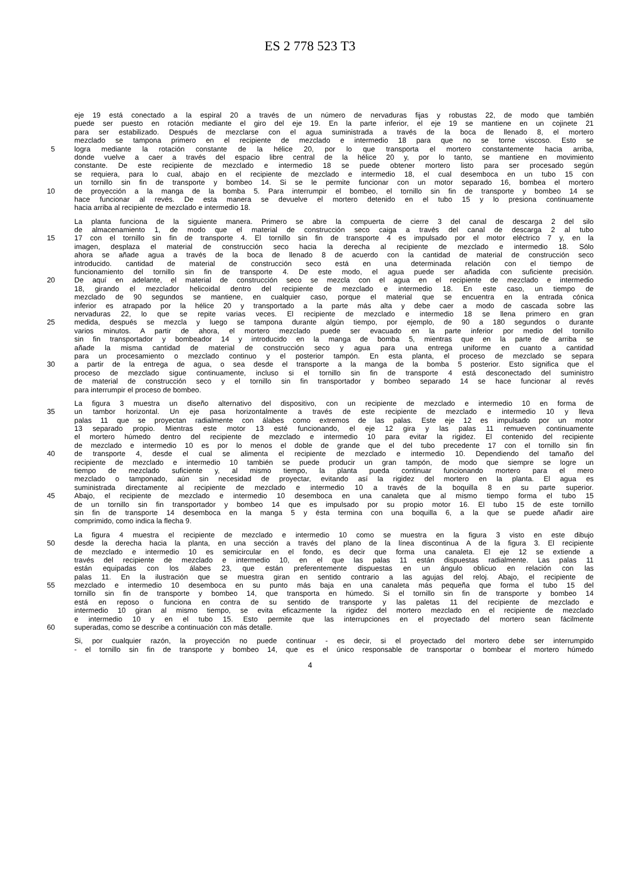ES 2 778 523 T3
eje 19 está conectado a la espiral 20 a través de un número de nervaduras fijas y robustas 22, de modo que también
puede ser puesto en rotación mediante el giro del eje 19. En la parte inferior, el eje 19 se mantiene en un cojinete 21
para ser estabilizado. Después de mezclarse con el agua suministrada a través de la boca de llenado 8, el mortero
mezclado se tampona primero en el recipiente de mezclado e intermedio 18 para que no se torne viscoso. Esto se
5 logra mediante la rotación constante de la hélice 20, por lo que transporta el mortero constantemente hacia arriba,
donde vuelve a caer a través del espacio libre central de la hélice 20 y, por lo tanto, se mantiene en movimiento
constante. De este recipiente de mezclado e intermedio 18 se puede obtener mortero listo para ser procesado según
se requiera, para lo cual, abajo en el recipiente de mezclado e intermedio 18, el cual desemboca en un tubo 15 con
un tornillo sin fin de transporte y bombeo 14. Si se le permite funcionar con un motor separado 16, bombea el mortero
10 de proyección a la manga de la bomba 5. Para interrumpir el bombeo, el tornillo sin fin de transporte y bombeo 14 se
hace funcionar al revés. De esta manera se devuelve el mortero detenido en el tubo 15 y lo presiona continuamente
hacia arriba al recipiente de mezclado e intermedio 18.
La planta funciona de la siguiente manera. Primero se abre la compuerta de cierre 3 del canal de descarga 2 del silo
de almacenamiento 1, de modo que el material de construcción seco caiga a través del canal de descarga 2 al tubo
15 17 con el tornillo sin fin de transporte 4. El tornillo sin fin de transporte 4 es impulsado por el motor eléctrico 7 y, en la
imagen, desplaza el material de construcción seco hacia la derecha al recipiente de mezclado e intermedio 18. Sólo
ahora se añade agua a través de la boca de llenado 8 de acuerdo con la cantidad de material de construcción seco
introducido. cantidad de material de construcción seco está en una determinada relación con el tiempo de
funcionamiento del tornillo sin fin de transporte 4. De este modo, el agua puede ser añadida con suficiente precisión.
20 De aquí en adelante, el material de construcción seco se mezcla con el agua en el recipiente de mezclado e intermedio
18, girando el mezclador helicoidal dentro del recipiente de mezclado e intermedio 18. En este caso, un tiempo de
mezclado de 90 segundos se mantiene, en cualquier caso, porque el material que se encuentra en la entrada cónica
inferior es atrapado por la hélice 20 y transportado a la parte más alta y debe caer a modo de cascada sobre las
nervaduras 22, lo que se repite varias veces. El recipiente de mezclado e intermedio 18 se llena primero en gran
25 medida, después se mezcla y luego se tampona durante algún tiempo, por ejemplo, de 90 a 180 segundos o durante
varios minutos. A partir de ahora, el mortero mezclado puede ser evacuado en la parte inferior por medio del tornillo
sin fin transportador y bombeador 14 y introducido en la manga de bomba 5, mientras que en la parte de arriba se
añade la misma cantidad de material de construcción seco y agua para una entrega uniforme en cuanto a cantidad
para un procesamiento o mezclado continuo y el posterior tampón. En esta planta, el proceso de mezclado se separa
30 a partir de la entrega de agua, o sea desde el transporte a la manga de la bomba 5 posterior. Esto significa que el
proceso de mezclado sigue continuamente, incluso si el tornillo sin fin de transporte 4 está desconectado del suministro
de material de construcción seco y el tornillo sin fin transportador y bombeo separado 14 se hace funcionar al revés
para interrumpir el proceso de bombeo.
La figura 3 muestra un diseño alternativo del dispositivo, con un recipiente de mezclado e intermedio 10 en forma de
35 un tambor horizontal. Un eje pasa horizontalmente a través de este recipiente de mezclado e intermedio 10 y lleva
palas 11 que se proyectan radialmente con álabes como extremos de las palas. Este eje 12 es impulsado por un motor
13 separado propio. Mientras este motor 13 esté funcionando, el eje 12 gira y las palas 11 remueven continuamente
el mortero húmedo dentro del recipiente de mezclado e intermedio 10 para evitar la rigidez. El contenido del recipiente
de mezclado e intermedio 10 es por lo menos el doble de grande que el del tubo precedente 17 con el tornillo sin fin
40 de transporte 4, desde el cual se alimenta el recipiente de mezclado e intermedio 10. Dependiendo del tamaño del
recipiente de mezclado e intermedio 10 también se puede producir un gran tampón, de modo que siempre se logre un
tiempo de mezclado suficiente y, al mismo tiempo, la planta pueda continuar funcionando mortero para el mero
mezclado o tamponado, aún sin necesidad de proyectar, evitando así la rigidez del mortero en la planta. El agua es
suministrada directamente al recipiente de mezclado e intermedio 10 a través de la boquilla 8 en su parte superior.
45 Abajo, el recipiente de mezclado e intermedio 10 desemboca en una canaleta que al mismo tiempo forma el tubo 15
de un tornillo sin fin transportador y bombeo 14 que es impulsado por su propio motor 16. El tubo 15 de este tornillo
sin fin de transporte 14 desemboca en la manga 5 y ésta termina con una boquilla 6, a la que se puede añadir aire
comprimido, como indica la flecha 9.
La figura 4 muestra el recipiente de mezclado e intermedio 10 como se muestra en la figura 3 visto en este dibujo
50 desde la derecha hacia la planta, en una sección a través del plano de la línea discontinua A de la figura 3. El recipiente
de mezclado e intermedio 10 es semicircular en el fondo, es decir que forma una canaleta. El eje 12 se extiende a
través del recipiente de mezclado e intermedio 10, en el que las palas 11 están dispuestas radialmente. Las palas 11
están equipadas con los álabes 23, que están preferentemente dispuestas en un ángulo oblicuo en relación con las
palas 11. En la ilustración que se muestra giran en sentido contrario a las agujas del reloj. Abajo, el recipiente de
55 mezclado e intermedio 10 desemboca en su punto más baja en una canaleta más pequeña que forma el tubo 15 del
tornillo sin fin de transporte y bombeo 14, que transporta en húmedo. Si el tornillo sin fin de transporte y bombeo 14
está en reposo o funciona en contra de su sentido de transporte y las paletas 11 del recipiente de mezclado e
intermedio 10 giran al mismo tiempo, se evita eficazmente la rigidez del mortero mezclado en el recipiente de mezclado
e intermedio 10 y en el tubo 15. Esto permite que las interrupciones en el proyectado del mortero sean fácilmente
60 superadas, como se describe a continuación con más detalle.
Si, por cualquier razón, la proyección no puede continuar - es decir, si el proyectado del mortero debe ser interrumpido
- el tornillo sin fin de transporte y bombeo 14, que es el único responsable de transportar o bombear el mortero húmedo
4